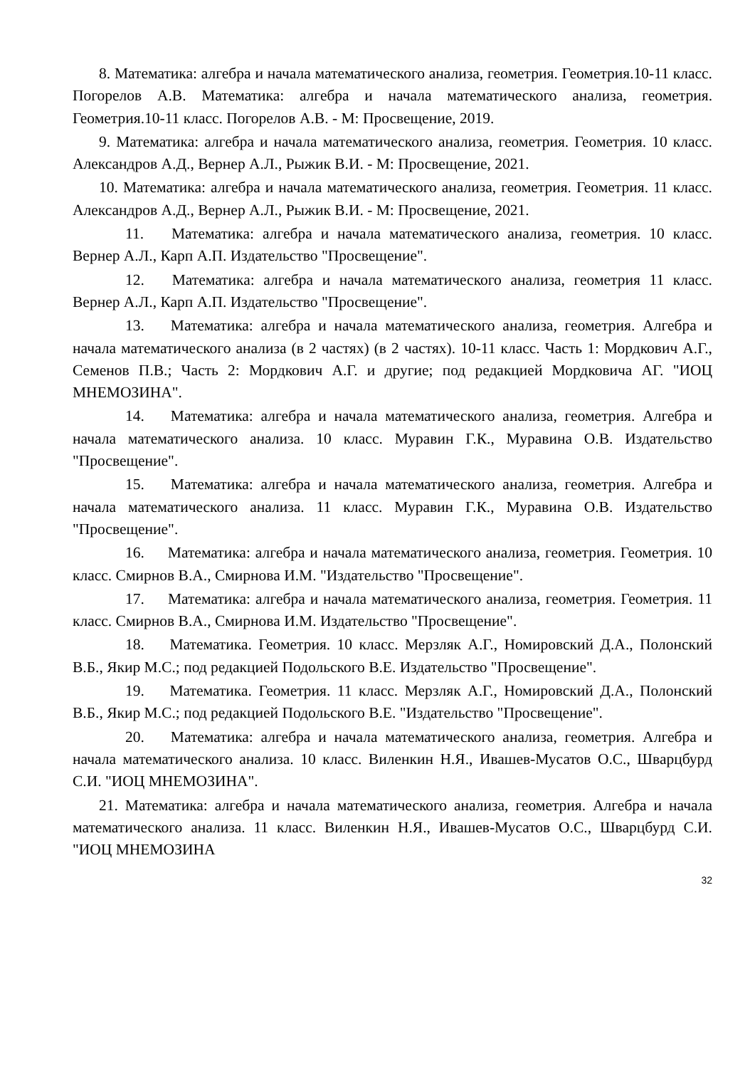8. Математика: алгебра и начала математического анализа, геометрия. Геометрия.10-11 класс. Погорелов А.В. Математика: алгебра и начала математического анализа, геометрия. Геометрия.10-11 класс. Погорелов А.В. - М: Просвещение, 2019.
9. Математика: алгебра и начала математического анализа, геометрия. Геометрия. 10 класс. Александров А.Д., Вернер А.Л., Рыжик В.И. - М: Просвещение, 2021.
10. Математика: алгебра и начала математического анализа, геометрия. Геометрия. 11 класс. Александров А.Д., Вернер А.Л., Рыжик В.И. - М: Просвещение, 2021.
11. Математика: алгебра и начала математического анализа, геометрия. 10 класс. Вернер А.Л., Карп А.П. Издательство "Просвещение".
12. Математика: алгебра и начала математического анализа, геометрия 11 класс. Вернер А.Л., Карп А.П. Издательство "Просвещение".
13. Математика: алгебра и начала математического анализа, геометрия. Алгебра и начала математического анализа (в 2 частях) (в 2 частях). 10-11 класс. Часть 1: Мордкович А.Г., Семенов П.В.; Часть 2: Мордкович А.Г. и другие; под редакцией Мордковича АГ. "ИОЦ МНЕМОЗИНА".
14. Математика: алгебра и начала математического анализа, геометрия. Алгебра и начала математического анализа. 10 класс. Муравин Г.К., Муравина О.В. Издательство "Просвещение".
15. Математика: алгебра и начала математического анализа, геометрия. Алгебра и начала математического анализа. 11 класс. Муравин Г.К., Муравина О.В. Издательство "Просвещение".
16. Математика: алгебра и начала математического анализа, геометрия. Геометрия. 10 класс. Смирнов В.А., Смирнова И.М. "Издательство "Просвещение".
17. Математика: алгебра и начала математического анализа, геометрия. Геометрия. 11 класс. Смирнов В.А., Смирнова И.М. Издательство "Просвещение".
18. Математика. Геометрия. 10 класс. Мерзляк А.Г., Номировский Д.А., Полонский В.Б., Якир М.С.; под редакцией Подольского В.Е. Издательство "Просвещение".
19. Математика. Геометрия. 11 класс. Мерзляк А.Г., Номировский Д.А., Полонский В.Б., Якир М.С.; под редакцией Подольского В.Е. "Издательство "Просвещение".
20. Математика: алгебра и начала математического анализа, геометрия. Алгебра и начала математического анализа. 10 класс. Виленкин Н.Я., Ивашев-Мусатов О.С., Шварцбурд С.И. "ИОЦ МНЕМОЗИНА".
21. Математика: алгебра и начала математического анализа, геометрия. Алгебра и начала математического анализа. 11 класс. Виленкин Н.Я., Ивашев-Мусатов О.С., Шварцбурд С.И. "ИОЦ МНЕМОЗИНА
32